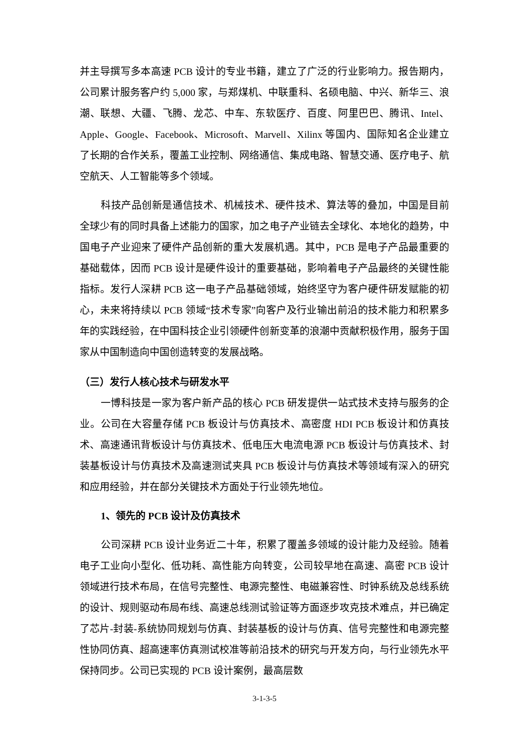并主导撰写多本高速 PCB 设计的专业书籍，建立了广泛的行业影响力。报告期内，公司累计服务客户约 5,000 家，与郑煤机、中联重科、名硕电脑、中兴、新华三、浪潮、联想、大疆、飞腾、龙芯、中车、东软医疗、百度、阿里巴巴、腾讯、Intel、Apple、Google、Facebook、Microsoft、Marvell、Xilinx 等国内、国际知名企业建立了长期的合作关系，覆盖工业控制、网络通信、集成电路、智慧交通、医疗电子、航空航天、人工智能等多个领域。
科技产品创新是通信技术、机械技术、硬件技术、算法等的叠加，中国是目前全球少有的同时具备上述能力的国家，加之电子产业链去全球化、本地化的趋势，中国电子产业迎来了硬件产品创新的重大发展机遇。其中，PCB 是电子产品最重要的基础载体，因而 PCB 设计是硬件设计的重要基础，影响着电子产品最终的关键性能指标。发行人深耕 PCB 这一电子产品基础领域，始终坚守为客户硬件研发赋能的初心，未来将持续以 PCB 领域“技术专家”向客户及行业输出前沿的技术能力和积累多年的实践经验，在中国科技企业引领硬件创新变革的浪潮中贡献积极作用，服务于国家从中国制造向中国创造转变的发展战略。
（三）发行人核心技术与研发水平
一博科技是一家为客户新产品的核心 PCB 研发提供一站式技术支持与服务的企业。公司在大容量存储 PCB 板设计与仿真技术、高密度 HDI PCB 板设计和仿真技术、高速通讯背板设计与仿真技术、低电压大电流电源 PCB 板设计与仿真技术、封装基板设计与仿真技术及高速测试夹具 PCB 板设计与仿真技术等领域有深入的研究和应用经验，并在部分关键技术方面处于行业领先地位。
1、领先的 PCB 设计及仿真技术
公司深耕 PCB 设计业务近二十年，积累了覆盖多领域的设计能力及经验。随着电子工业向小型化、低功耗、高性能方向转变，公司较早地在高速、高密 PCB 设计领域进行技术布局，在信号完整性、电源完整性、电磁兼容性、时钟系统及总线系统的设计、规则驱动布局布线、高速总线测试验证等方面逐步攻克技术难点，并已确定了芯片-封装-系统协同规划与仿真、封装基板的设计与仿真、信号完整性和电源完整性协同仿真、超高速率仿真测试校准等前沿技术的研究与开发方向，与行业领先水平保持同步。公司已实现的 PCB 设计案例，最高层数
3-1-3-5